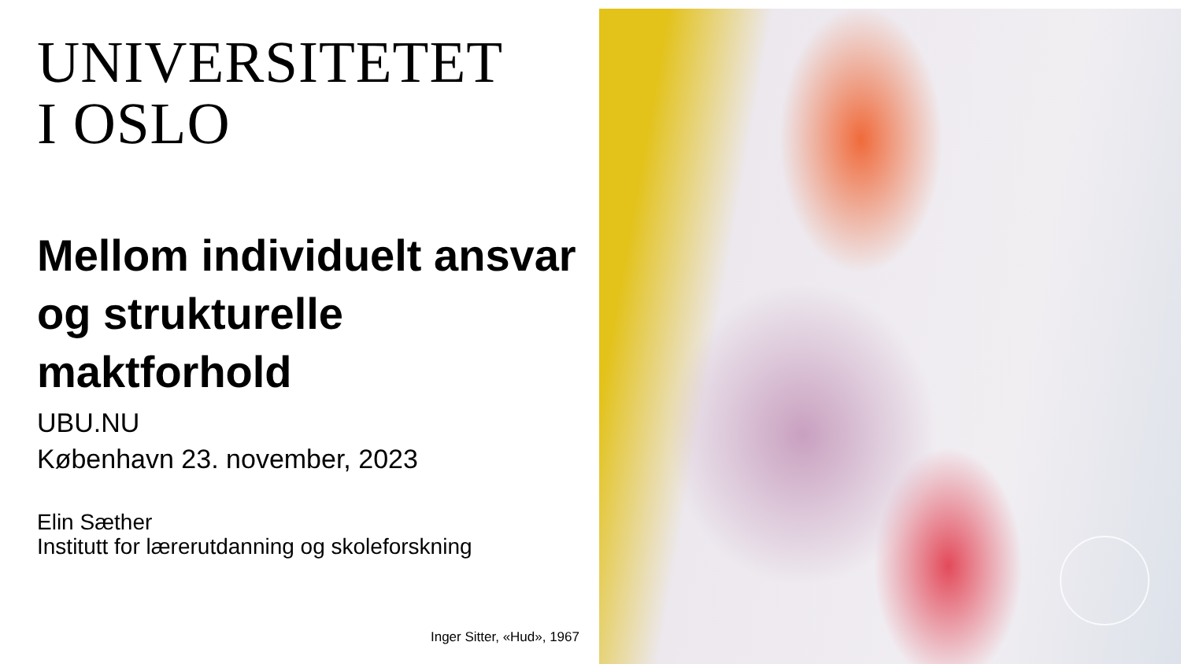UNIVERSITETET
I OSLO
Mellom individuelt ansvar og strukturelle maktforhold
UBU.NU
København 23. november, 2023
Elin Sæther
Institutt for lærerutdanning og skoleforskning
Inger Sitter, «Hud», 1967